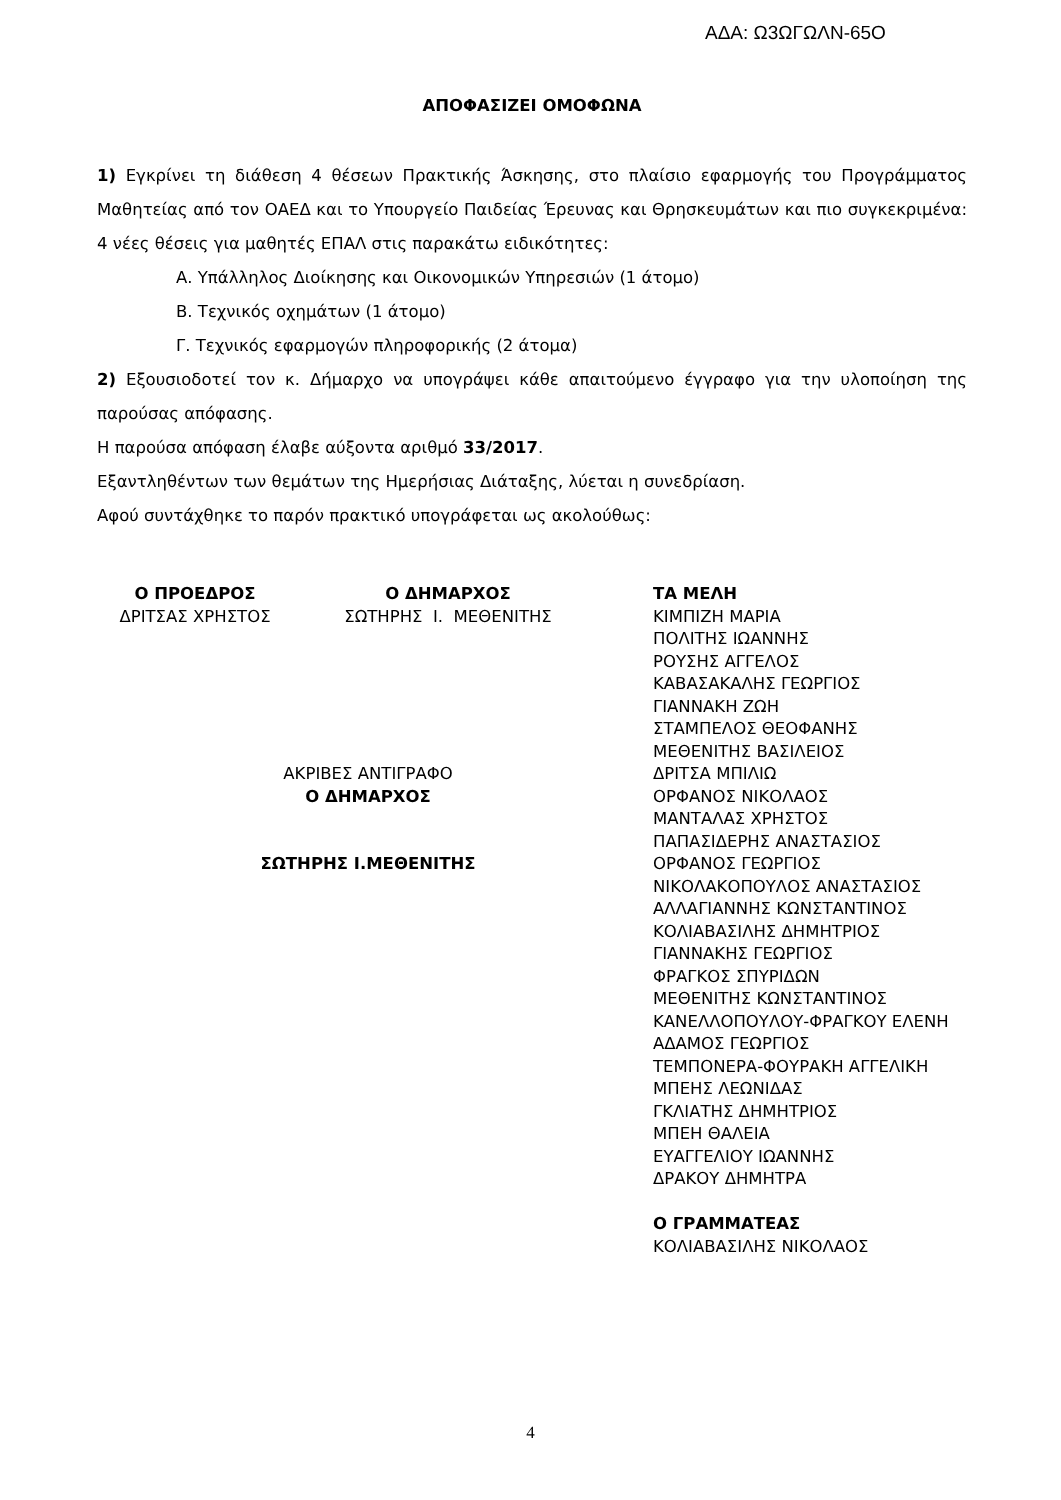ΑΔΑ: Ω3ΩΓΩΛΝ-65Ο
ΑΠΟΦΑΣΙΖΕΙ ΟΜΟΦΩΝΑ
1) Εγκρίνει τη διάθεση 4 θέσεων Πρακτικής Άσκησης, στο πλαίσιο εφαρμογής του Προγράμματος Μαθητείας από τον ΟΑΕΔ και το Υπουργείο Παιδείας Έρευνας και Θρησκευμάτων και πιο συγκεκριμένα: 4 νέες θέσεις για μαθητές ΕΠΑΛ στις παρακάτω ειδικότητες:
Α. Υπάλληλος Διοίκησης και Οικονομικών Υπηρεσιών (1 άτομο)
Β. Τεχνικός οχημάτων (1 άτομο)
Γ. Τεχνικός εφαρμογών πληροφορικής (2 άτομα)
2) Εξουσιοδοτεί τον κ. Δήμαρχο να υπογράψει κάθε απαιτούμενο έγγραφο για την υλοποίηση της παρούσας απόφασης.
Η παρούσα απόφαση έλαβε αύξοντα αριθμό 33/2017.
Εξαντληθέντων των θεμάτων της Ημερήσιας Διάταξης, λύεται η συνεδρίαση.
Αφού συντάχθηκε το παρόν πρακτικό υπογράφεται ως ακολούθως:
Ο ΠΡΟΕΔΡΟΣ
ΔΡΙΤΣΑΣ ΧΡΗΣΤΟΣ
Ο ΔΗΜΑΡΧΟΣ
ΣΩΤΗΡΗΣ Ι. ΜΕΘΕΝΙΤΗΣ
ΑΚΡΙΒΕΣ ΑΝΤΙΓΡΑΦΟ
Ο ΔΗΜΑΡΧΟΣ
ΣΩΤΗΡΗΣ Ι.ΜΕΘΕΝΙΤΗΣ
ΤΑ ΜΕΛΗ
ΚΙΜΠΙΖΗ ΜΑΡΙΑ
ΠΟΛΙΤΗΣ ΙΩΑΝΝΗΣ
ΡΟΥΣΗΣ ΑΓΓΕΛΟΣ
ΚΑΒΑΣΑΚΑΛΗΣ ΓΕΩΡΓΙΟΣ
ΓΙΑΝΝΑΚΗ ΖΩΗ
ΣΤΑΜΠΕΛΟΣ ΘΕΟΦΑΝΗΣ
ΜΕΘΕΝΙΤΗΣ ΒΑΣΙΛΕΙΟΣ
ΔΡΙΤΣΑ ΜΠΙΛΙΩ
ΟΡΦΑΝΟΣ ΝΙΚΟΛΑΟΣ
ΜΑΝΤΑΛΑΣ ΧΡΗΣΤΟΣ
ΠΑΠΑΣΙΔΕΡΗΣ ΑΝΑΣΤΑΣΙΟΣ
ΟΡΦΑΝΟΣ ΓΕΩΡΓΙΟΣ
ΝΙΚΟΛΑΚΟΠΟΥΛΟΣ ΑΝΑΣΤΑΣΙΟΣ
ΑΛΛΑΓΙΑΝΝΗΣ ΚΩΝΣΤΑΝΤΙΝΟΣ
ΚΟΛΙΑΒΑΣΙΛΗΣ ΔΗΜΗΤΡΙΟΣ
ΓΙΑΝΝΑΚΗΣ ΓΕΩΡΓΙΟΣ
ΦΡΑΓΚΟΣ ΣΠΥΡΙΔΩΝ
ΜΕΘΕΝΙΤΗΣ ΚΩΝΣΤΑΝΤΙΝΟΣ
ΚΑΝΕΛΛΟΠΟΥΛΟΥ-ΦΡΑΓΚΟΥ ΕΛΕΝΗ
ΑΔΑΜΟΣ ΓΕΩΡΓΙΟΣ
ΤΕΜΠΟΝΕΡΑ-ΦΟΥΡΑΚΗ ΑΓΓΕΛΙΚΗ
ΜΠΕΗΣ ΛΕΩΝΙΔΑΣ
ΓΚΛΙΑΤΗΣ ΔΗΜΗΤΡΙΟΣ
ΜΠΕΗ ΘΑΛΕΙΑ
ΕΥΑΓΓΕΛΙΟΥ ΙΩΑΝΝΗΣ
ΔΡΑΚΟΥ ΔΗΜΗΤΡΑ
Ο ΓΡΑΜΜΑΤΕΑΣ
ΚΟΛΙΑΒΑΣΙΛΗΣ ΝΙΚΟΛΑΟΣ
4